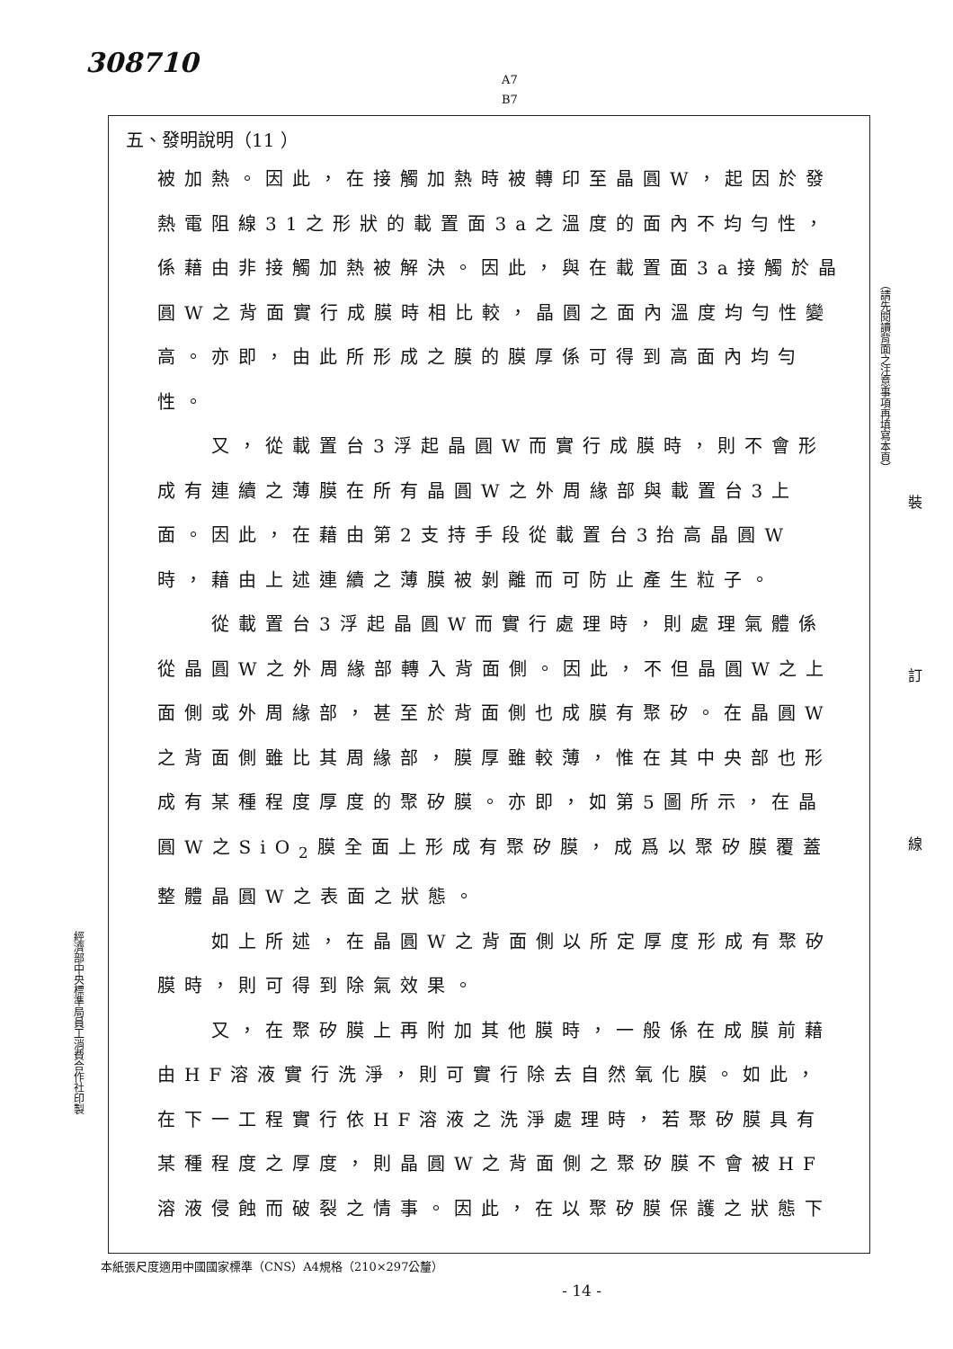308710
A7
B7
五、發明說明（11 ）
被加熱。因此，在接觸加熱時被轉印至晶圓W，起因於發熱電阻線31之形狀的載置面3a之溫度的面內不均勻性，係藉由非接觸加熱被解決。因此，與在載置面3a接觸於晶圓W之背面實行成膜時相比較，晶圓之面內溫度均勻性變高。亦即，由此所形成之膜的膜厚係可得到高面內均勻性。
  又，從載置台3浮起晶圓W而實行成膜時，則不會形成有連續之薄膜在所有晶圓W之外周緣部與載置台3上面。因此，在藉由第2支持手段從載置台3抬高晶圓W時，藉由上述連續之薄膜被剝離而可防止產生粒子。
  從載置台3浮起晶圓W而實行處理時，則處理氣體係從晶圓W之外周緣部轉入背面側。因此，不但晶圓W之上面側或外周緣部，甚至於背面側也成膜有聚矽。在晶圓W之背面側雖比其周緣部，膜厚雖較薄，惟在其中央部也形成有某種程度厚度的聚矽膜。亦即，如第5圖所示，在晶圓W之SiO<sub>2</sub>膜全面上形成有聚矽膜，成爲以聚矽膜覆蓋整體晶圓W之表面之狀態。
  如上所述，在晶圓W之背面側以所定厚度形成有聚矽膜時，則可得到除氣效果。
  又，在聚矽膜上再附加其他膜時，一般係在成膜前藉由HF溶液實行洗淨，則可實行除去自然氧化膜。如此，在下一工程實行依HF溶液之洗淨處理時，若聚矽膜具有某種程度之厚度，則晶圓W之背面側之聚矽膜不會被HF溶液侵蝕而破裂之情事。因此，在以聚矽膜保護之狀態下
（請先閱讀背面之注意事項再填寫本頁）
裝
訂
線
經濟部中央標準局員工消費合作社印製
本紙張尺度適用中國國家標準（CNS）A4規格（210×297公釐）
- 14 -